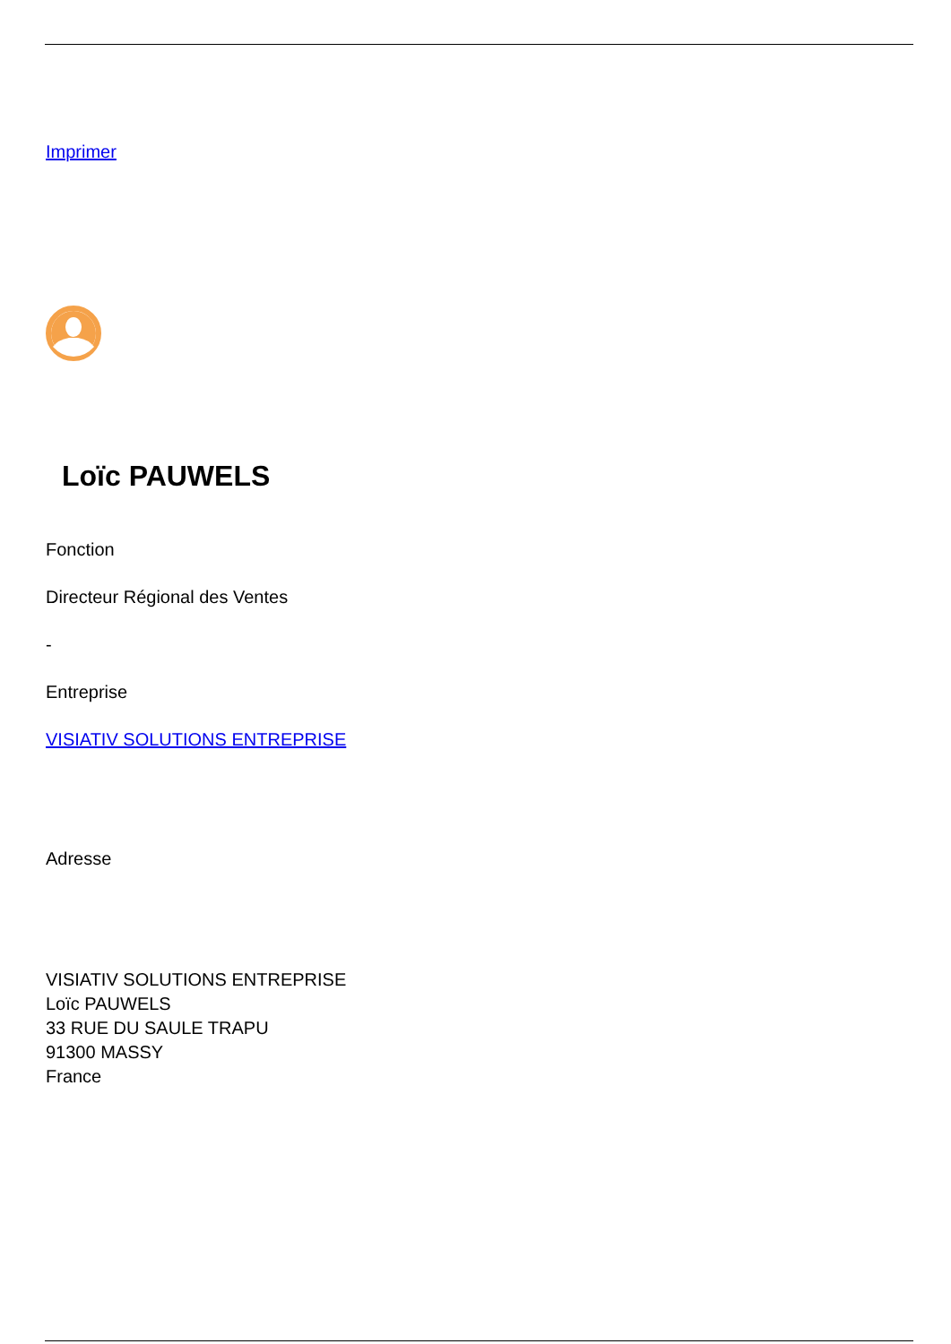Imprimer
Loïc PAUWELS
Fonction
Directeur Régional des Ventes
-
Entreprise
VISIATIV SOLUTIONS ENTREPRISE
Adresse
VISIATIV SOLUTIONS ENTREPRISE
Loïc PAUWELS
33 RUE DU SAULE TRAPU
91300 MASSY
France